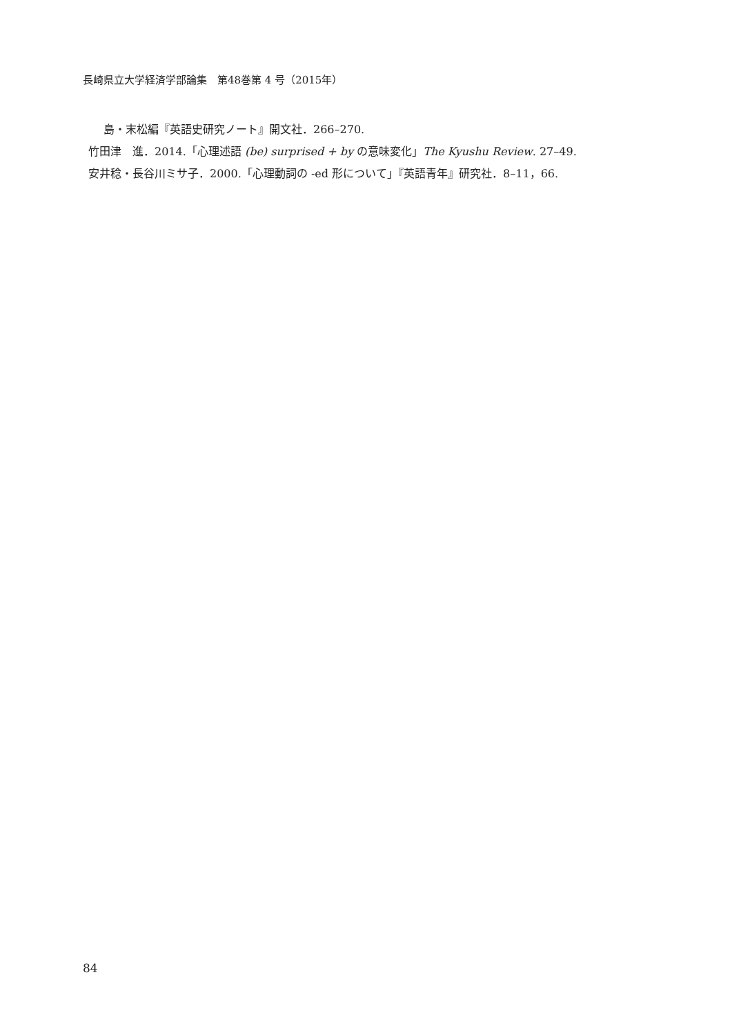長崎県立大学経済学部論集　第48巻第 4 号（2015年）
島・末松編『英語史研究ノート』開文社．266–270.
竹田津　進．2014.「心理述語 (be) surprised + by の意味変化」The Kyushu Review. 27–49.
安井稔・長谷川ミサ子．2000.「心理動詞の -ed 形について」『英語青年』研究社．8–11，66.
84